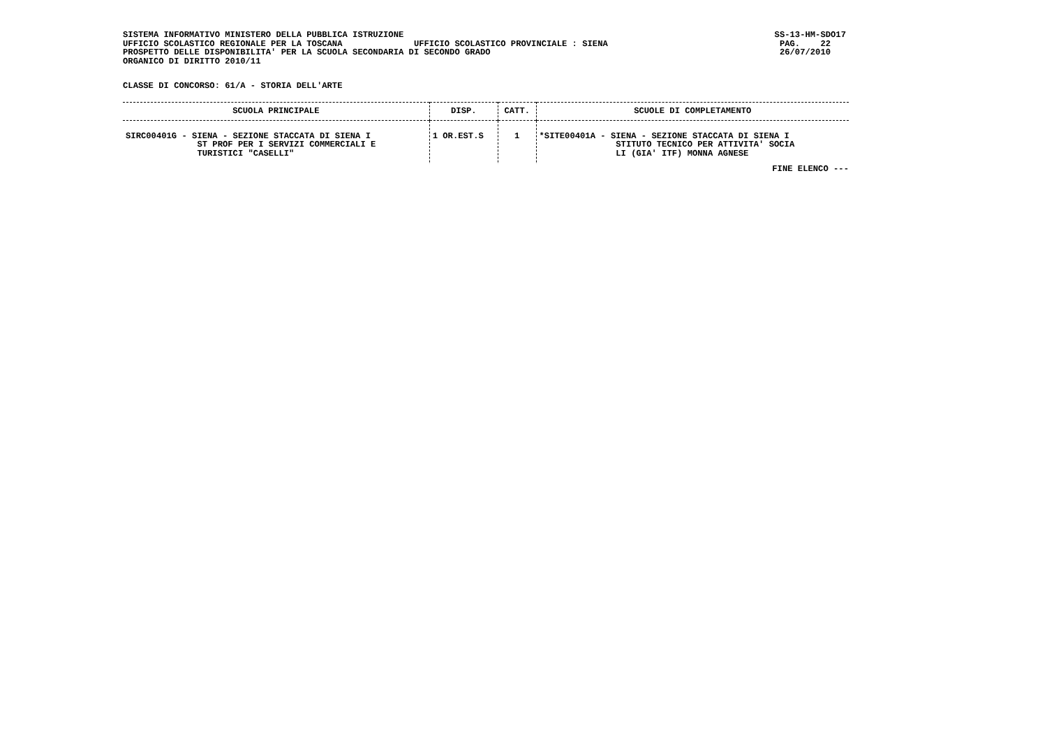SISTEMA INFORMATIVO MINISTERO DELLA PUBBLICA ISTRUZIONE UFFICIO SCOLASTICO REGIONALE PER LA TOSCANA UFFICIO SCOLASTICO PROVINCIALE : SIENA PROSPETTO DELLE DISPONIBILITA' PER LA SCUOLA SECONDARIA DI SECONDO GRADO ORGANICO DI DIRITTO 2010/11
SS-13-HM-SDO17 PAG. 22 26/07/2010
CLASSE DI CONCORSO: 61/A - STORIA DELL'ARTE
| SCUOLA PRINCIPALE | DISP. | CATT. | SCUOLE DI COMPLETAMENTO |
| --- | --- | --- | --- |
| SIRC00401G - SIENA - SEZIONE STACCATA DI SIENA I ST PROF PER I SERVIZI COMMERCIALI E TURISTICI "CASELLI" | 1 OR.EST.S | 1 | *SITE00401A - SIENA - SEZIONE STACCATA DI SIENA I STITUTO TECNICO PER ATTIVITA' SOCIA LI (GIA' ITF) MONNA AGNESE |
FINE ELENCO ---